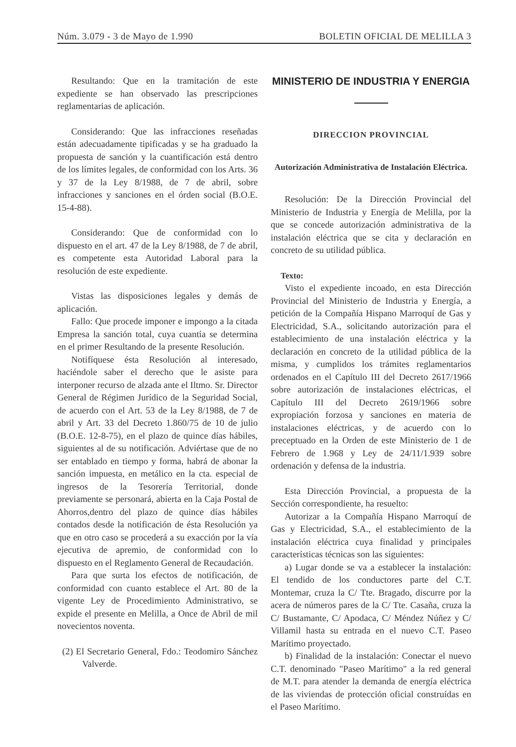Núm. 3.079 - 3 de Mayo de 1.990 BOLETIN OFICIAL DE MELILLA 3
Resultando: Que en la tramitación de este expediente se han observado las prescripciones reglamentarias de aplicación.
Considerando: Que las infracciones reseñadas están adecuadamente tipificadas y se ha graduado la propuesta de sanción y la cuantificación está dentro de los límites legales, de conformidad con los Arts. 36 y 37 de la Ley 8/1988, de 7 de abril, sobre infracciones y sanciones en el órden social (B.O.E. 15-4-88).
Considerando: Que de conformidad con lo dispuesto en el art. 47 de la Ley 8/1988, de 7 de abril, es competente esta Autoridad Laboral para la resolución de este expediente.
Vistas las disposiciones legales y demás de aplicación.
Fallo: Que procede imponer e impongo a la citada Empresa la sanción total, cuya cuantía se determina en el primer Resultando de la presente Resolución.
Notifíquese ésta Resolución al interesado, haciéndole saber el derecho que le asiste para interponer recurso de alzada ante el Iltmo. Sr. Director General de Régimen Jurídico de la Seguridad Social, de acuerdo con el Art. 53 de la Ley 8/1988, de 7 de abril y Art. 33 del Decreto 1.860/75 de 10 de julio (B.O.E. 12-8-75), en el plazo de quince días hábiles, siguientes al de su notificación. Adviértase que de no ser entablado en tiempo y forma, habrá de abonar la sanción impuesta, en metálico en la cta. especial de ingresos de la Tesorería Territorial, donde previamente se personará, abierta en la Caja Postal de Ahorros,dentro del plazo de quince días hábiles contados desde la notificación de ésta Resolución ya que en otro caso se procederá a su exacción por la vía ejecutiva de apremio, de conformidad con lo dispuesto en el Reglamento General de Recaudación.
Para que surta los efectos de notificación, de conformidad con cuanto establece el Art. 80 de la vigente Ley de Procedimiento Administrativo, se expide el presente en Melilla, a Once de Abril de mil novecientos noventa.
(2) El Secretario General, Fdo.: Teodomiro Sánchez Valverde.
MINISTERIO DE INDUSTRIA Y ENERGIA
DIRECCION PROVINCIAL
Autorización Administrativa de Instalación Eléctrica.
Resolución: De la Dirección Provincial del Ministerio de Industria y Energía de Melilla, por la que se concede autorización administrativa de la instalación eléctrica que se cita y declaración en concreto de su utilidad pública.
Texto:
Visto el expediente incoado, en esta Dirección Provincial del Ministerio de Industria y Energía, a petición de la Compañía Hispano Marroquí de Gas y Electricidad, S.A., solicitando autorización para el establecimiento de una instalación eléctrica y la declaración en concreto de la utilidad pública de la misma, y cumplidos los trámites reglamentarios ordenados en el Capítulo III del Decreto 2617/1966 sobre autorización de instalaciones eléctricas, el Capítulo III del Decreto 2619/1966 sobre expropiación forzosa y sanciones en materia de instalaciones eléctricas, y de acuerdo con lo preceptuado en la Orden de este Ministerio de 1 de Febrero de 1.968 y Ley de 24/11/1.939 sobre ordenación y defensa de la industria.
Esta Dirección Provincial, a propuesta de la Sección correspondiente, ha resuelto:
Autorizar a la Compañía Hispano Marroquí de Gas y Electricidad, S.A., el establecimiento de la instalación eléctrica cuya finalidad y principales características técnicas son las siguientes:
a) Lugar donde se va a establecer la instalación: El tendido de los conductores parte del C.T. Montemar, cruza la C/ Tte. Bragado, discurre por la acera de números pares de la C/ Tte. Casaña, cruza la C/ Bustamante, C/ Apodaca, C/ Méndez Núñez y C/ Villamil hasta su entrada en el nuevo C.T. Paseo Marítimo proyectado.
b) Finalidad de la instalación: Conectar el nuevo C.T. denominado "Paseo Marítimo" a la red general de M.T. para atender la demanda de energía eléctrica de las viviendas de protección oficial construídas en el Paseo Marítimo.